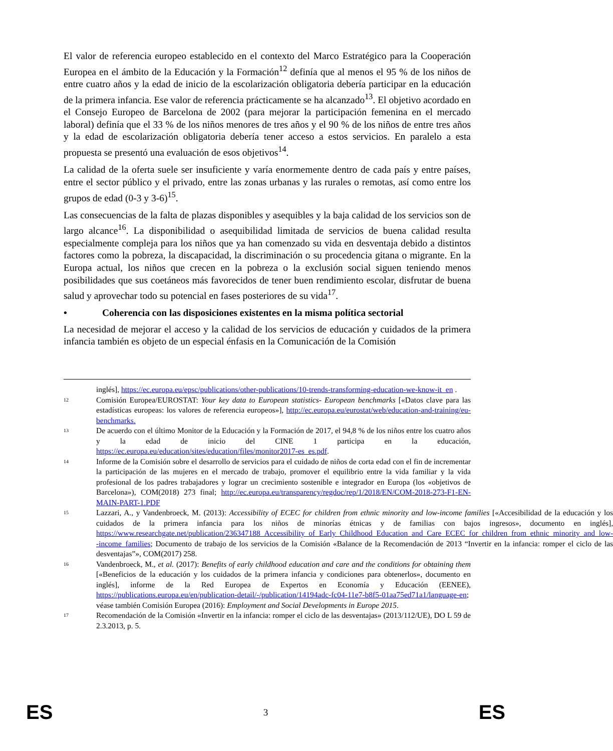El valor de referencia europeo establecido en el contexto del Marco Estratégico para la Cooperación Europea en el ámbito de la Educación y la Formación<sup>12</sup> definía que al menos el 95 % de los niños de entre cuatro años y la edad de inicio de la escolarización obligatoria debería participar en la educación de la primera infancia. Ese valor de referencia prácticamente se ha alcanzado<sup>13</sup>. El objetivo acordado en el Consejo Europeo de Barcelona de 2002 (para mejorar la participación femenina en el mercado laboral) definía que el 33 % de los niños menores de tres años y el 90 % de los niños de entre tres años y la edad de escolarización obligatoria debería tener acceso a estos servicios. En paralelo a esta propuesta se presentó una evaluación de esos objetivos<sup>14</sup>.
La calidad de la oferta suele ser insuficiente y varía enormemente dentro de cada país y entre países, entre el sector público y el privado, entre las zonas urbanas y las rurales o remotas, así como entre los grupos de edad (0-3 y 3-6)<sup>15</sup>.
Las consecuencias de la falta de plazas disponibles y asequibles y la baja calidad de los servicios son de largo alcance<sup>16</sup>. La disponibilidad o asequibilidad limitada de servicios de buena calidad resulta especialmente compleja para los niños que ya han comenzado su vida en desventaja debido a distintos factores como la pobreza, la discapacidad, la discriminación o su procedencia gitana o migrante. En la Europa actual, los niños que crecen en la pobreza o la exclusión social siguen teniendo menos posibilidades que sus coetáneos más favorecidos de tener buen rendimiento escolar, disfrutar de buena salud y aprovechar todo su potencial en fases posteriores de su vida<sup>17</sup>.
• Coherencia con las disposiciones existentes en la misma política sectorial
La necesidad de mejorar el acceso y la calidad de los servicios de educación y cuidados de la primera infancia también es objeto de un especial énfasis en la Comunicación de la Comisión
inglés], https://ec.europa.eu/epsc/publications/other-publications/10-trends-transforming-education-we-know-it_en .
12
Comisión Europea/EUROSTAT: Your key data to European statistics- European benchmarks [«Datos clave para las estadísticas europeas: los valores de referencia europeos»], http://ec.europa.eu/eurostat/web/education-and-training/eu-benchmarks.
13
De acuerdo con el último Monitor de la Educación y la Formación de 2017, el 94,8 % de los niños entre los cuatro años y la edad de inicio del CINE 1 participa en la educación, https://ec.europa.eu/education/sites/education/files/monitor2017-es_es.pdf.
14
Informe de la Comisión sobre el desarrollo de servicios para el cuidado de niños de corta edad con el fin de incrementar la participación de las mujeres en el mercado de trabajo, promover el equilibrio entre la vida familiar y la vida profesional de los padres trabajadores y lograr un crecimiento sostenible e integrador en Europa (los «objetivos de Barcelona»), COM(2018) 273 final; http://ec.europa.eu/transparency/regdoc/rep/1/2018/EN/COM-2018-273-F1-EN-MAIN-PART-1.PDF
15
Lazzari, A., y Vandenbroeck, M. (2013): Accessibility of ECEC for children from ethnic minority and low-income families [«Accesibilidad de la educación y los cuidados de la primera infancia para los niños de minorías étnicas y de familias con bajos ingresos», documento en inglés], https://www.researchgate.net/publication/236347188_Accessibility_of_Early_Childhood_Education_and_Care_ECEC_for_children_from_ethnic_minority_and_low--income_families; Documento de trabajo de los servicios de la Comisión «Balance de la Recomendación de 2013 “Invertir en la infancia: romper el ciclo de las desventajas”», COM(2017) 258.
16
Vandenbroeck, M., et al. (2017): Benefits of early childhood education and care and the conditions for obtaining them [«Beneficios de la educación y los cuidados de la primera infancia y condiciones para obtenerlos», documento en inglés], informe de la Red Europea de Expertos en Economía y Educación (EENEE), https://publications.europa.eu/en/publication-detail/-/publication/14194adc-fc04-11e7-b8f5-01aa75ed71a1/language-en; véase también Comisión Europea (2016): Employment and Social Developments in Europe 2015.
17
Recomendación de la Comisión «Invertir en la infancia: romper el ciclo de las desventajas» (2013/112/UE), DO L 59 de 2.3.2013, p. 5.
ES 3 ES